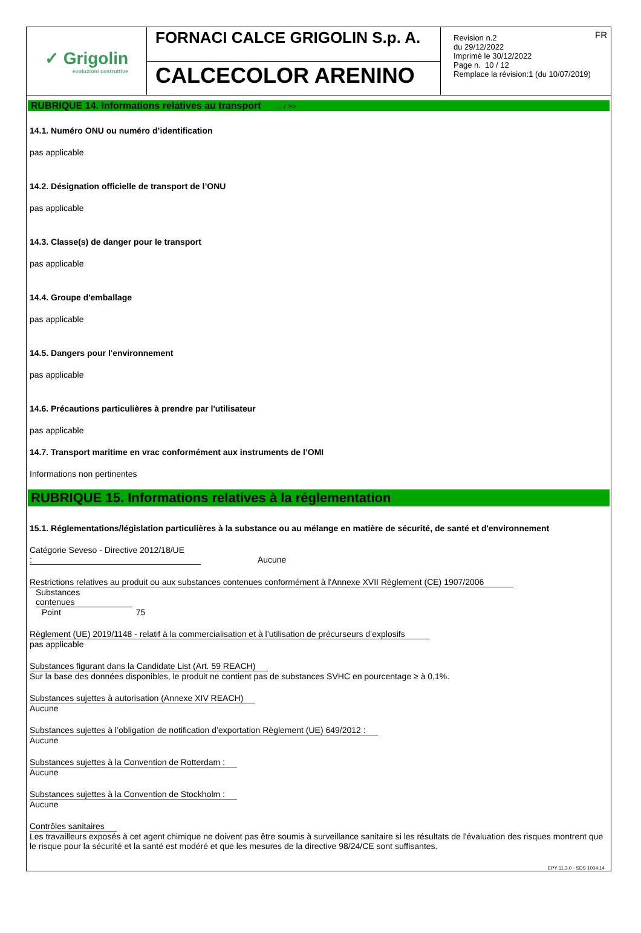✓ Grigolin
evoluzioni costruttive
FORNACI CALCE GRIGOLIN S.p. A.
CALCECOLOR ARENINO
FR Revision n.2
du 29/12/2022
Imprimè le 30/12/2022
Page n. 10 / 12
Remplace la révision:1 (du 10/07/2019)
RUBRIQUE 14. Informations relatives au transport ... / >>
14.1. Numéro ONU ou numéro d’identification
pas applicable
14.2. Désignation officielle de transport de l’ONU
pas applicable
14.3. Classe(s) de danger pour le transport
pas applicable
14.4. Groupe d'emballage
pas applicable
14.5. Dangers pour l'environnement
pas applicable
14.6. Précautions particulières à prendre par l'utilisateur
pas applicable
14.7. Transport maritime en vrac conformément aux instruments de l’OMI
Informations non pertinentes
RUBRIQUE 15. Informations relatives à la réglementation
15.1. Réglementations/législation particulières à la substance ou au mélange en matière de sécurité, de santé et d'environnement
Catégorie Seveso - Directive 2012/18/UE : Aucune
Restrictions relatives au produit ou aux substances contenues conformément à l'Annexe XVII Règlement (CE) 1907/2006
Substances contenues
Point 75
Règlement (UE) 2019/1148 - relatif à la commercialisation et à l’utilisation de précurseurs d’explosifs
pas applicable
Substances figurant dans la Candidate List (Art. 59 REACH)
Sur la base des données disponibles, le produit ne contient pas de substances SVHC en pourcentage ≥ à 0,1%.
Substances sujettes à autorisation (Annexe XIV REACH)
Aucune
Substances sujettes à l’obligation de notification d’exportation Règlement (UE) 649/2012 :
Aucune
Substances sujettes à la Convention de Rotterdam :
Aucune
Substances sujettes à la Convention de Stockholm :
Aucune
Contrôles sanitaires
Les travailleurs exposés à cet agent chimique ne doivent pas être soumis à surveillance sanitaire si les résultats de l'évaluation des risques montrent que le risque pour la sécurité et la santé est modéré et que les mesures de la directive 98/24/CE sont suffisantes.
EPY 11.3.0 - SDS 1004.14